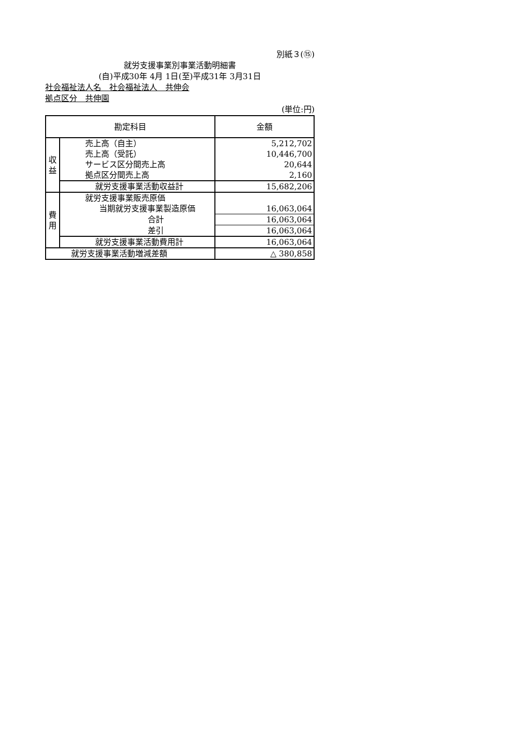別紙３(⑮)
就労支援事業別事業活動明細書
(自)平成30年 4月 1日(至)平成31年 3月31日
社会福祉法人名　社会福祉法人　共伸会
拠点区分　共伸園
(単位:円)
| 勘定科目 | | 金額 |
| --- | --- | --- |
| 収 益 | 売上高（自主） | 5,212,702 |
| | 売上高（受託） | 10,446,700 |
| | サービス区分間売上高 | 20,644 |
| | 拠点区分間売上高 | 2,160 |
| | 就労支援事業活動収益計 | 15,682,206 |
| 費 用 | 就労支援事業販売原価 | |
| | 当期就労支援事業製造原価 | 16,063,064 |
| | 合計 | 16,063,064 |
| | 差引 | 16,063,064 |
| | 就労支援事業活動費用計 | 16,063,064 |
| 就労支援事業活動増減差額 | | △ 380,858 |